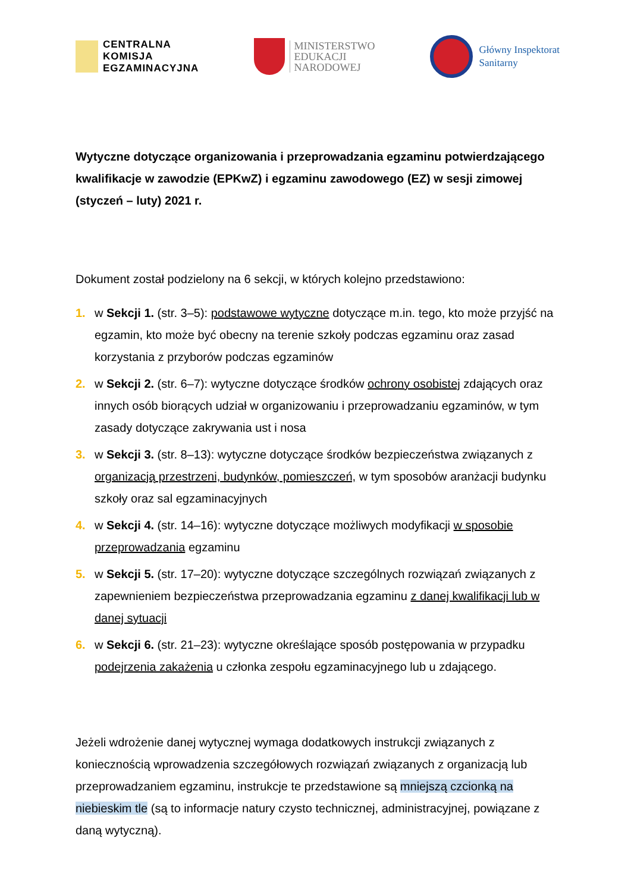CENTRALNA
KOMISJA
EGZAMINACYJNA
MINISTERSTWO
EDUKACJI
NARODOWEJ
Główny Inspektorat
Sanitarny
Wytyczne dotyczące organizowania i przeprowadzania egzaminu potwierdzającego kwalifikacje w zawodzie (EPKwZ) i egzaminu zawodowego (EZ) w sesji zimowej (styczeń – luty) 2021 r.
Dokument został podzielony na 6 sekcji, w których kolejno przedstawiono:
1. w Sekcji 1. (str. 3–5): podstawowe wytyczne dotyczące m.in. tego, kto może przyjść na egzamin, kto może być obecny na terenie szkoły podczas egzaminu oraz zasad korzystania z przyborów podczas egzaminów
2. w Sekcji 2. (str. 6–7): wytyczne dotyczące środków ochrony osobistej zdających oraz innych osób biorących udział w organizowaniu i przeprowadzaniu egzaminów, w tym zasady dotyczące zakrywania ust i nosa
3. w Sekcji 3. (str. 8–13): wytyczne dotyczące środków bezpieczeństwa związanych z organizacją przestrzeni, budynków, pomieszczeń, w tym sposobów aranżacji budynku szkoły oraz sal egzaminacyjnych
4. w Sekcji 4. (str. 14–16): wytyczne dotyczące możliwych modyfikacji w sposobie przeprowadzania egzaminu
5. w Sekcji 5. (str. 17–20): wytyczne dotyczące szczególnych rozwiązań związanych z zapewnieniem bezpieczeństwa przeprowadzania egzaminu z danej kwalifikacji lub w danej sytuacji
6. w Sekcji 6. (str. 21–23): wytyczne określające sposób postępowania w przypadku podejrzenia zakażenia u członka zespołu egzaminacyjnego lub u zdającego.
Jeżeli wdrożenie danej wytycznej wymaga dodatkowych instrukcji związanych z koniecznością wprowadzenia szczegółowych rozwiązań związanych z organizacją lub przeprowadzaniem egzaminu, instrukcje te przedstawione są mniejszą czcionką na niebieskim tle (są to informacje natury czysto technicznej, administracyjnej, powiązane z daną wytyczną).